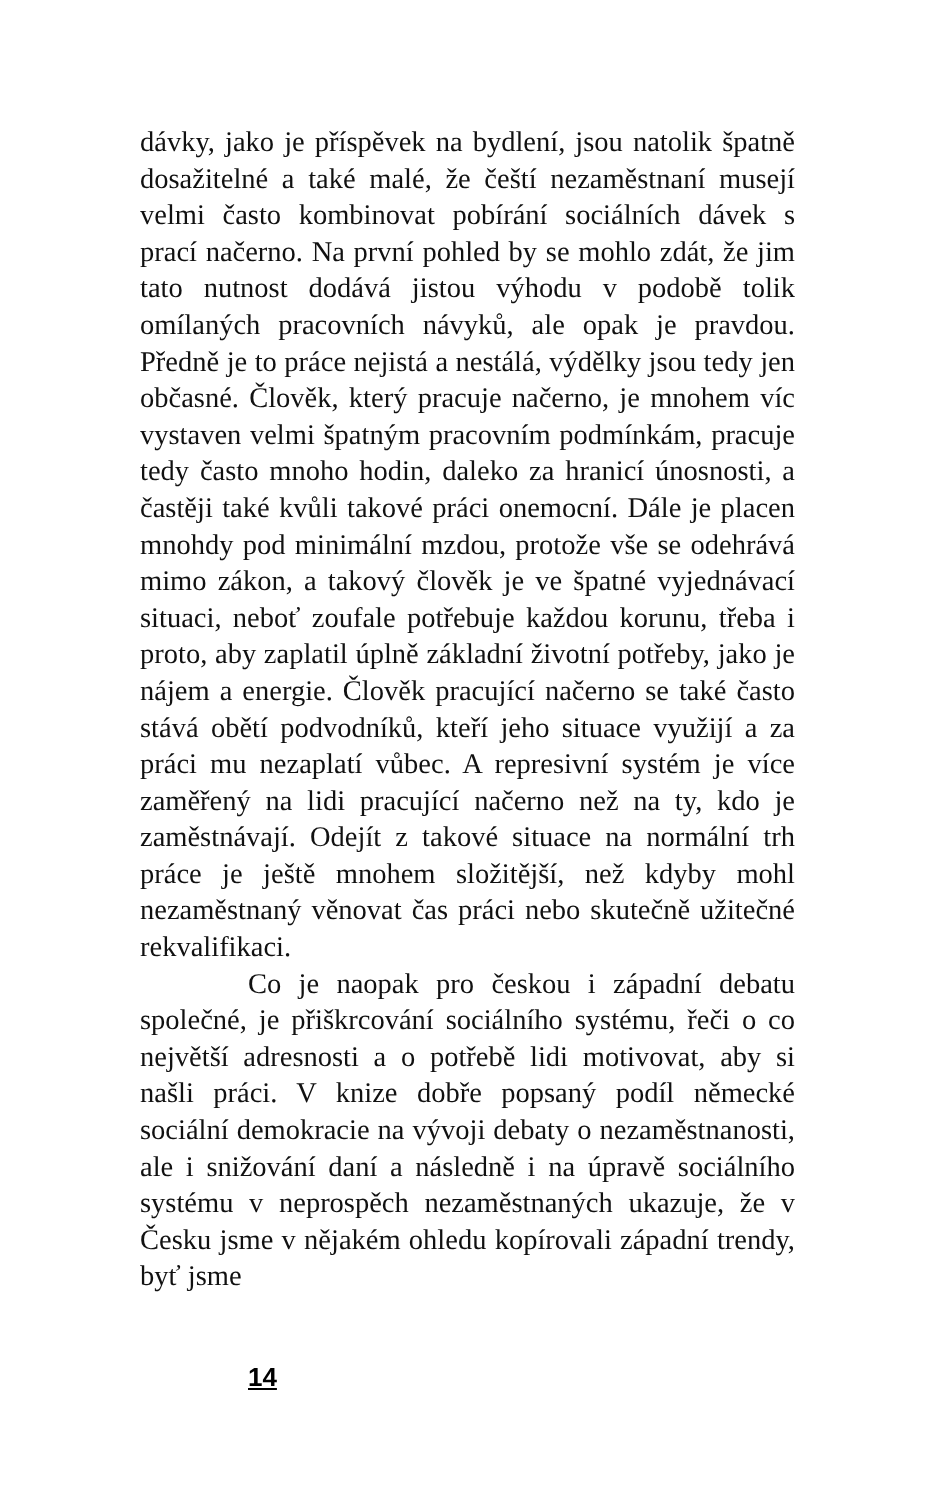dávky, jako je příspěvek na bydlení, jsou natolik špatně dosažitelné a také malé, že čeští nezaměst­naní musejí velmi často kombinovat pobírání sociál­ních dávek s prací načerno. Na první pohled by se mohlo zdát, že jim tato nutnost dodává jistou výhodu v podobě tolik omílaných pracovních návyků, ale opak je pravdou. Předně je to práce nejistá a nestálá, výdělky jsou tedy jen občasné. Člověk, který pracuje načerno, je mnohem víc vystaven velmi špatným pra­covním podmínkám, pracuje tedy často mnoho ho­din, daleko za hranicí únosnosti, a častěji také kvůli takové práci onemocní. Dále je placen mnohdy pod minimální mzdou, protože vše se odehrává mimo zákon, a takový člověk je ve špatné vyjednávací si­tuaci, neboť zoufale potřebuje každou korunu, třeba i proto, aby zaplatil úplně základní životní potřeby, jako je nájem a energie. Člověk pracující načerno se také často stává obětí podvodníků, kteří jeho situace využijí a za práci mu nezaplatí vůbec. A represivní systém je více zaměřený na lidi pracující načerno než na ty, kdo je zaměstnávají. Odejít z takové situace na normální trh práce je ještě mnohem složitější, než kdyby mohl nezaměstnaný věnovat čas práci nebo skutečně užitečné rekvalifikaci.
Co je naopak pro českou i západní debatu společné, je přiškrcování sociálního systému, řeči o co největší adresnosti a o potřebě lidi motivo­vat, aby si našli práci. V knize dobře popsaný po­díl německé sociální demokracie na vývoji debaty o nezaměstnanosti, ale i snižování daní a následně i na úpravě sociálního systému v neprospěch ne­zaměstnaných ukazuje, že v Česku jsme v něja­kém ohledu kopírovali západní trendy, byť jsme
14